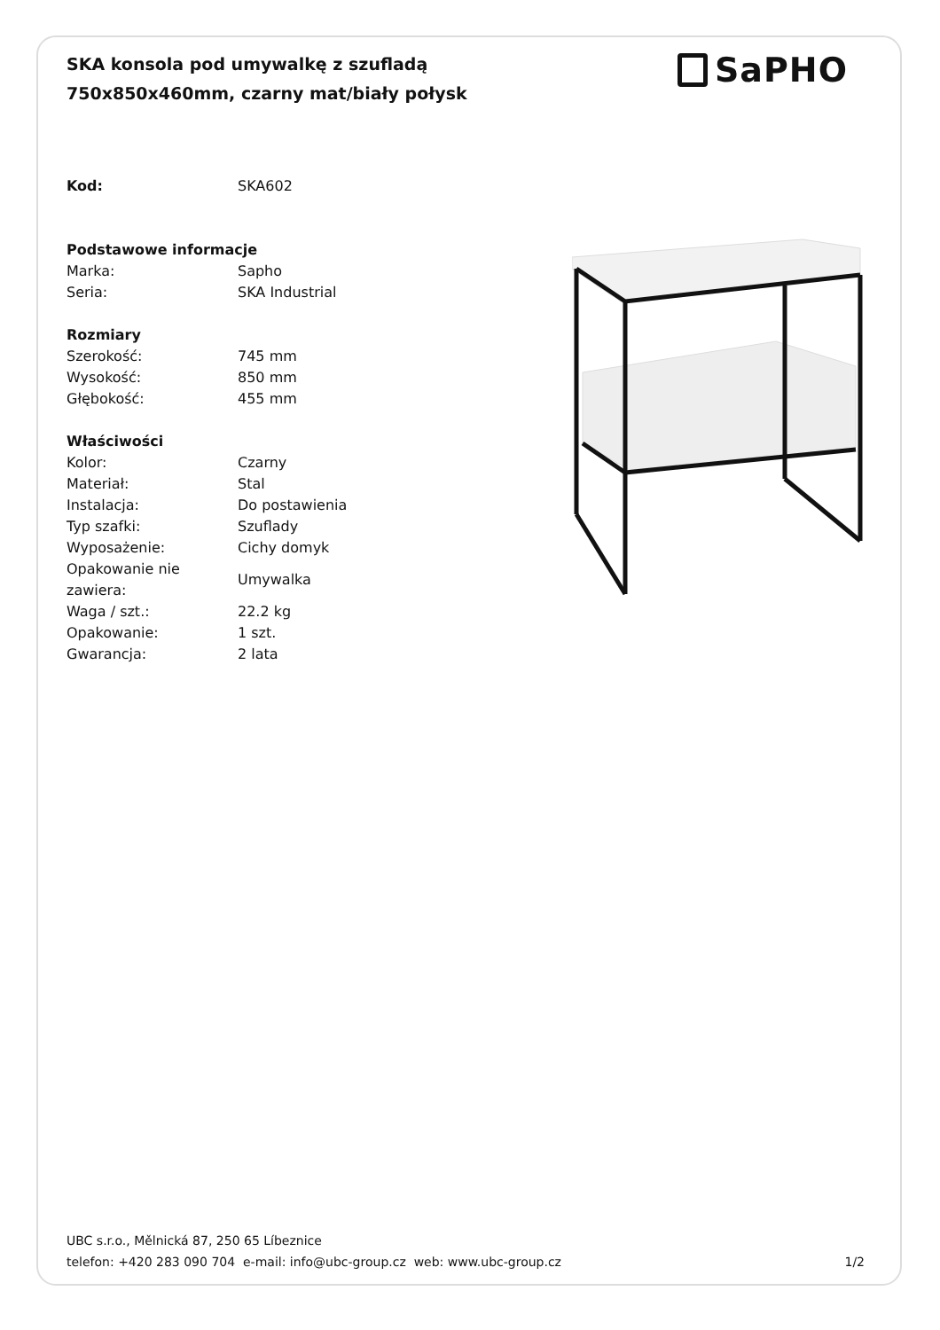SKA konsola pod umywalkę z szufladą 750x850x460mm, czarny mat/biały połysk
SaPHO
| Kod: | SKA602 |
| Podstawowe informacje | |
| Marka: | Sapho |
| Seria: | SKA Industrial |
| Rozmiary | |
| Szerokość: | 745 mm |
| Wysokość: | 850 mm |
| Głębokość: | 455 mm |
| Właściwości | |
| Kolor: | Czarny |
| Materiał: | Stal |
| Instalacja: | Do postawienia |
| Typ szafki: | Szuflady |
| Wyposażenie: | Cichy domyk |
| Opakowanie nie zawiera: | Umywalka |
| Waga / szt.: | 22.2 kg |
| Opakowanie: | 1 szt. |
| Gwarancja: | 2 lata |
UBC s.r.o., Mělnická 87, 250 65 Líbeznice
telefon: +420 283 090 704 e-mail: info@ubc-group.cz web: www.ubc-group.cz
1/2